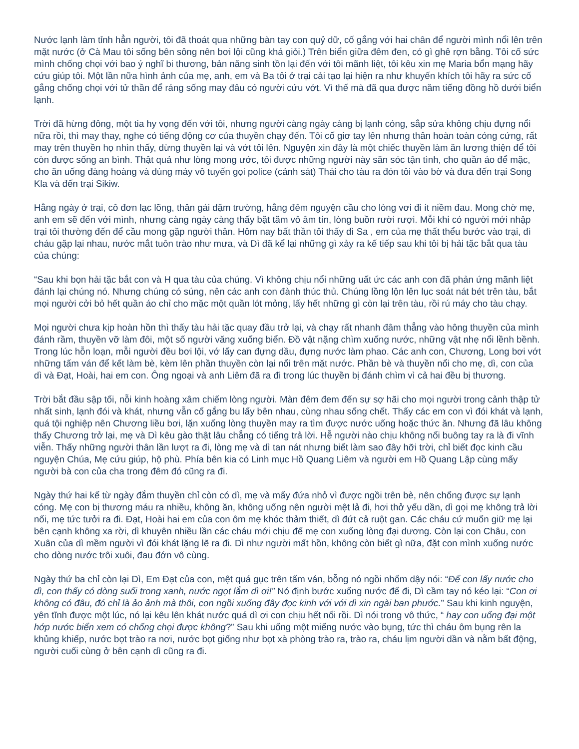Nước lạnh làm tỉnh hẳn người, tôi đã thoát qua những bàn tay con quỷ dữ, cố gắng với hai chân để người mình nổi lên trên mặt nước (ở Cà Mau tôi sống bên sông nên bơi lội cũng khá giỏi.) Trên biển giữa đêm đen, có gì ghê rợn bằng. Tôi cố sức mình chống chọi với bao ý nghĩ bi thương, bản năng sinh tồn lại đến với tôi mãnh liệt, tôi kêu xin mẹ Maria bổn mạng hãy cứu giúp tôi. Một lần nữa hình ảnh của mẹ, anh, em và Ba tôi ở trại cải tạo lại hiện ra như khuyến khích tôi hãy ra sức cố gắng chống chọi với tử thần để ráng sống may đâu có người cứu vớt. Vì thế mà đã qua được năm tiếng đồng hồ dưới biển lạnh.
Trời đã hừng đông, một tia hy vọng đến với tôi, nhưng người càng ngày càng bị lạnh cóng, sắp sửa không chịu đựng nổi nữa rồi, thì may thay, nghe có tiếng động cơ của thuyền chạy đến. Tôi cố giơ tay lên nhưng thân hoàn toàn cóng cứng, rất may trên thuyền họ nhìn thấy, dừng thuyền lại và vớt tôi lên. Nguyện xin đây là một chiếc thuyền làm ăn lương thiện để tôi còn được sống an bình. Thật quả như lòng mong ước, tôi được những người này săn sóc tận tình, cho quần áo để mặc, cho ăn uống đàng hoàng và dùng máy vô tuyến gọi police (cảnh sát) Thái cho tàu ra đón tôi vào bờ và đưa đến trại Song Kla và đến trại Sikiw.
Hằng ngày ở trại, cô đơn lạc lõng, thân gái dặm trường, hằng đêm nguyện cầu cho lòng vơi đi ít niềm đau. Mong chờ mẹ, anh em sẽ đến với mình, nhưng càng ngày càng thấy bặt tăm vô âm tín, lòng buồn rười rượi. Mỗi khi có người mới nhập trại tôi thường đến để cầu mong gặp người thân. Hôm nay bất thần tôi thấy dì Sa , em của mẹ thất thểu bước vào trại, dì cháu gặp lại nhau, nước mắt tuôn trào như mưa, và Dì đã kể lại những gì xảy ra kế tiếp sau khi tôi bị hải tặc bắt qua tàu của chúng:
“Sau khi bọn hải tặc bắt con và H qua tàu của chúng. Vì không chịu nổi những uất ức các anh con đã phản ứng mãnh liệt đánh lại chúng nó. Nhưng chúng có súng, nên các anh con đành thúc thủ. Chúng lồng lộn lên lục soát nát bét trên tàu, bắt mọi người cởi bỏ hết quần áo chỉ cho mặc một quần lót mỏng, lấy hết những gì còn lại trên tàu, rồi rú máy cho tàu chạy.
Mọi người chưa kịp hoàn hồn thì thấy tàu hải tặc quay đầu trở lại, và chạy rất nhanh đâm thẳng vào hông thuyền của mình đánh rầm, thuyền vỡ làm đôi, một số người văng xuống biển. Đồ vật nặng chìm xuống nước, những vật nhẹ nổi lềnh bềnh. Trong lúc hỗn loạn, mỗi người đều bơi lội, vớ lấy can đựng dầu, đựng nước làm phao. Các anh con, Chương, Long bơi vớt những tấm ván để kết làm bè, kèm lên phần thuyền còn lại nổi trên mặt nước. Phần bè và thuyền nổi cho mẹ, dì, con của dì và Đạt, Hoài, hai em con. Ông ngoại và anh Liêm đã ra đi trong lúc thuyền bị đánh chìm vì cả hai đều bị thương.
Trời bắt đầu sập tối, nỗi kinh hoàng xâm chiếm lòng người. Màn đêm đem đến sự sợ hãi cho mọi người trong cảnh thập tử nhất sinh, lạnh đói và khát, nhưng vẫn cố gắng bu lấy bên nhau, cùng nhau sống chết. Thấy các em con vì đói khát và lạnh, quá tội nghiệp nên Chương liều bơi, lặn xuống lòng thuyền may ra tìm được nước uống hoặc thức ăn. Nhưng đã lâu không thấy Chương trở lại, mẹ và Dì kêu gào thật lâu chẳng có tiếng trả lời. Hễ người nào chịu không nổi buông tay ra là đi vĩnh viễn. Thấy những người thân lần lượt ra đi, lòng mẹ và dì tan nát nhưng biết làm sao đây hỡi trời, chỉ biết đọc kinh cầu nguyện Chúa, Mẹ cứu giúp, hộ phù. Phía bên kia có Linh mục Hồ Quang Liêm và người em Hồ Quang Lập cùng mấy người bà con của cha trong đêm đó cũng ra đi.
Ngày thứ hai kể từ ngày đắm thuyền chỉ còn có dì, mẹ và mấy đứa nhỏ vì được ngồi trên bè, nên chống được sự lạnh cóng. Mẹ con bị thương máu ra nhiều, không ăn, không uống nên người mệt lả đi, hơi thở yếu dần, dì gọi mẹ không trả lời nổi, mẹ tức tưởi ra đi. Đạt, Hoài hai em của con ôm mẹ khóc thảm thiết, dì đứt cả ruột gan. Các cháu cứ muốn giữ mẹ lại bên cạnh không xa rời, dì khuyên nhiều lần các cháu mới chịu để mẹ con xuống lòng đại dương. Còn lại con Châu, con Xuân của dì mềm người vì đói khát lặng lẽ ra đi. Dì như người mất hồn, không còn biết gì nữa, đặt con mình xuống nước cho dòng nước trôi xuôi, đau đớn vô cùng.
Ngày thứ ba chỉ còn lại Dì, Em Đạt của con, mệt quá gục trên tấm ván, bỗng nó ngồi nhổm dậy nói: “Để con lấy nước cho dì, con thấy có dòng suối trong xanh, nước ngọt lắm dì ơi!” Nó định bước xuống nước để đi, Dì cầm tay nó kéo lại: “Con ơi không có đâu, đó chỉ là ảo ảnh mà thôi, con ngồi xuống đây đọc kinh với với dì xin ngài ban phước.” Sau khi kinh nguyện, yên tĩnh được một lúc, nó lại kêu lên khát nước quá dì ơi con chịu hết nổi rồi. Dì nói trong vô thức, “ hay con uống đại một hớp nước biển xem có chống chọi được không?” Sau khi uống một miếng nước vào bụng, tức thì cháu ôm bụng rên la khủng khiếp, nước bọt trào ra nơi, nước bọt giống như bọt xà phòng trào ra, trào ra, cháu lịm người dần và nằm bất động, người cuối cùng ở bên cạnh dì cũng ra đi.